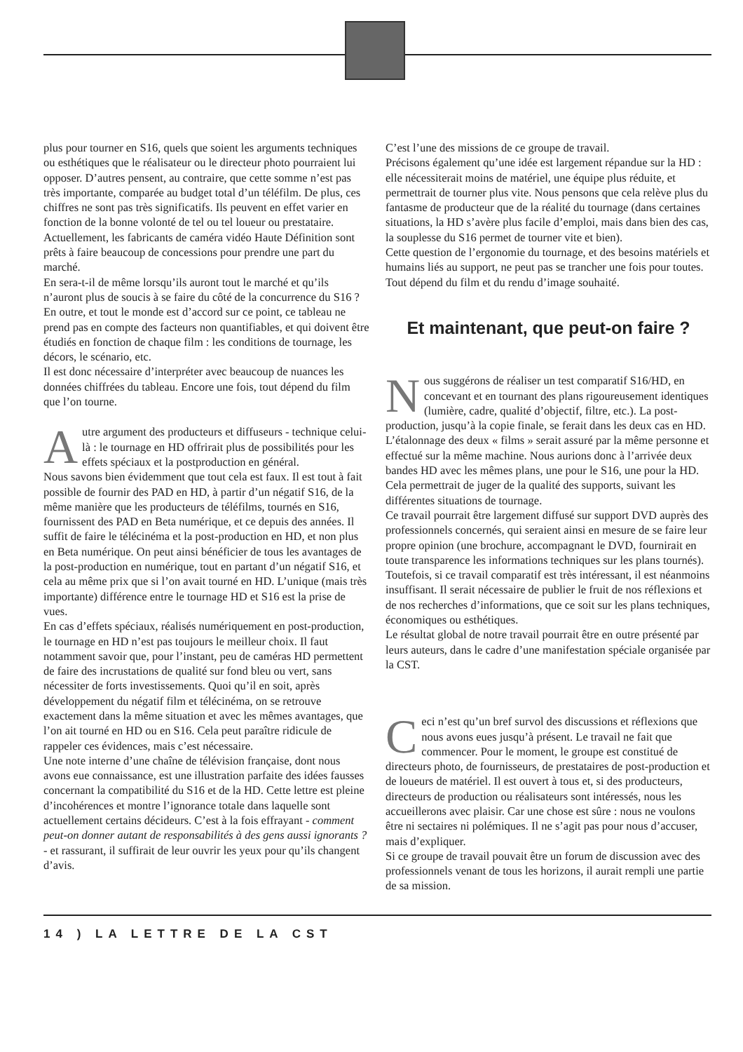plus pour tourner en S16, quels que soient les arguments techniques ou esthétiques que le réalisateur ou le directeur photo pourraient lui opposer. D’autres pensent, au contraire, que cette somme n’est pas très importante, comparée au budget total d’un téléfilm. De plus, ces chiffres ne sont pas très significatifs. Ils peuvent en effet varier en fonction de la bonne volonté de tel ou tel loueur ou prestataire. Actuellement, les fabricants de caméra vidéo Haute Définition sont prêts à faire beaucoup de concessions pour prendre une part du marché.
En sera-t-il de même lorsqu’ils auront tout le marché et qu’ils n’auront plus de soucis à se faire du côté de la concurrence du S16 ? En outre, et tout le monde est d’accord sur ce point, ce tableau ne prend pas en compte des facteurs non quantifiables, et qui doivent être étudiés en fonction de chaque film : les conditions de tournage, les décors, le scénario, etc.
Il est donc nécessaire d’interpréter avec beaucoup de nuances les données chiffrées du tableau. Encore une fois, tout dépend du film que l’on tourne.
Autre argument des producteurs et diffuseurs - technique celui-là : le tournage en HD offrirait plus de possibilités pour les effets spéciaux et la postproduction en général.
Nous savons bien évidemment que tout cela est faux. Il est tout à fait possible de fournir des PAD en HD, à partir d’un négatif S16, de la même manière que les producteurs de téléfilms, tournés en S16, fournissent des PAD en Beta numérique, et ce depuis des années. Il suffit de faire le télécinéma et la post-production en HD, et non plus en Beta numérique. On peut ainsi bénéficier de tous les avantages de la post-production en numérique, tout en partant d’un négatif S16, et cela au même prix que si l’on avait tourné en HD. L’unique (mais très importante) différence entre le tournage HD et S16 est la prise de vues.
En cas d’effets spéciaux, réalisés numériquement en post-production, le tournage en HD n’est pas toujours le meilleur choix. Il faut notamment savoir que, pour l’instant, peu de caméras HD permettent de faire des incrustations de qualité sur fond bleu ou vert, sans nécessiter de forts investissements. Quoi qu’il en soit, après développement du négatif film et télécinéma, on se retrouve exactement dans la même situation et avec les mêmes avantages, que l’on ait tourné en HD ou en S16. Cela peut paraître ridicule de rappeler ces évidences, mais c’est nécessaire.
Une note interne d’une chaîne de télévision française, dont nous avons eue connaissance, est une illustration parfaite des idées fausses concernant la compatibilité du S16 et de la HD. Cette lettre est pleine d’incohérences et montre l’ignorance totale dans laquelle sont actuellement certains décideurs. C’est à la fois effrayant - comment peut-on donner autant de responsabilités à des gens aussi ignorants ? - et rassurant, il suffirait de leur ouvrir les yeux pour qu’ils changent d’avis.
C’est l’une des missions de ce groupe de travail.
Précisons également qu’une idée est largement répandue sur la HD : elle nécessiterait moins de matériel, une équipe plus réduite, et permettrait de tourner plus vite. Nous pensons que cela relève plus du fantasme de producteur que de la réalité du tournage (dans certaines situations, la HD s’avère plus facile d’emploi, mais dans bien des cas, la souplesse du S16 permet de tourner vite et bien).
Cette question de l’ergonomie du tournage, et des besoins matériels et humains liés au support, ne peut pas se trancher une fois pour toutes. Tout dépend du film et du rendu d’image souhaité.
Et maintenant, que peut-on faire ?
Nous suggérons de réaliser un test comparatif S16/HD, en concevant et en tournant des plans rigoureusement identiques (lumière, cadre, qualité d’objectif, filtre, etc.). La post-production, jusqu’à la copie finale, se ferait dans les deux cas en HD. L’étalonnage des deux « films » serait assuré par la même personne et effectué sur la même machine. Nous aurions donc à l’arrivée deux bandes HD avec les mêmes plans, une pour le S16, une pour la HD. Cela permettrait de juger de la qualité des supports, suivant les différentes situations de tournage.
Ce travail pourrait être largement diffusé sur support DVD auprès des professionnels concernés, qui seraient ainsi en mesure de se faire leur propre opinion (une brochure, accompagnant le DVD, fournirait en toute transparence les informations techniques sur les plans tournés).
Toutefois, si ce travail comparatif est très intéressant, il est néanmoins insuffisant. Il serait nécessaire de publier le fruit de nos réflexions et de nos recherches d’informations, que ce soit sur les plans techniques, économiques ou esthétiques.
Le résultat global de notre travail pourrait être en outre présenté par leurs auteurs, dans le cadre d’une manifestation spéciale organisée par la CST.
Ceci n’est qu’un bref survol des discussions et réflexions que nous avons eues jusqu’à présent. Le travail ne fait que commencer. Pour le moment, le groupe est constitué de directeurs photo, de fournisseurs, de prestataires de post-production et de loueurs de matériel. Il est ouvert à tous et, si des producteurs, directeurs de production ou réalisateurs sont intéressés, nous les accueillerons avec plaisir. Car une chose est sûre : nous ne voulons être ni sectaires ni polémiques. Il ne s’agit pas pour nous d’accuser, mais d’expliquer.
Si ce groupe de travail pouvait être un forum de discussion avec des professionnels venant de tous les horizons, il aurait rempli une partie de sa mission.
14 ) LA LETTRE DE LA CST